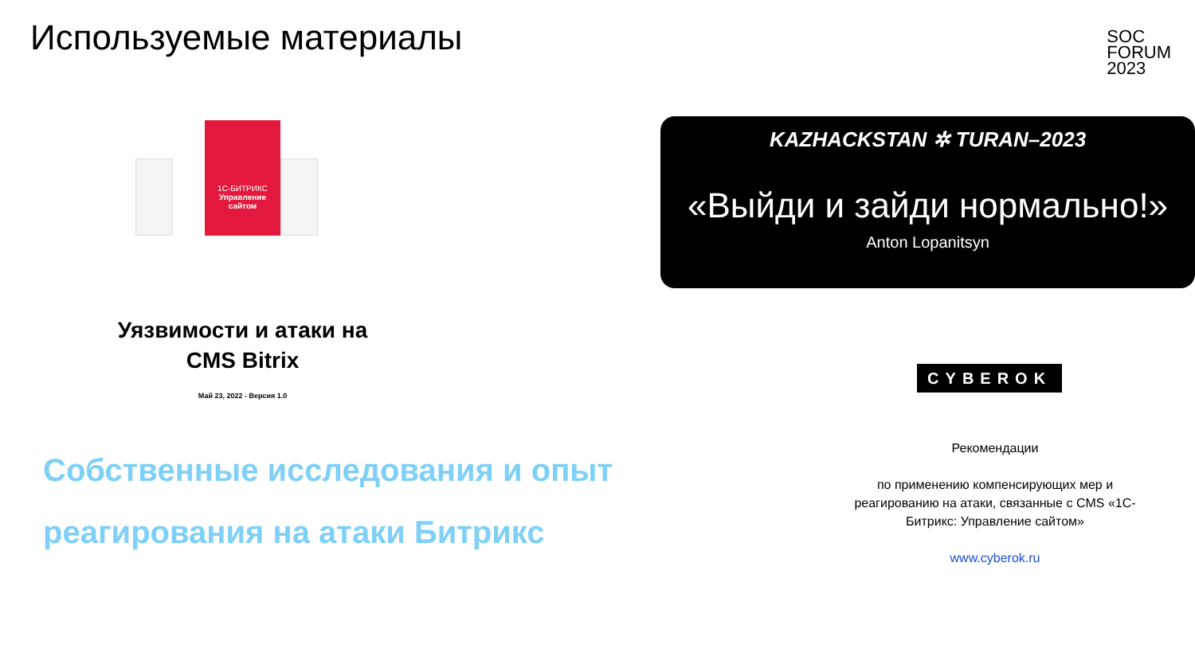Используемые материалы
SOC
FORUM
2023
1С-БИТРИКС
Управление сайтом
Уязвимости и атаки на
CMS Bitrix
Май 23, 2022 - Версия 1.0
KAZHACKSTAN ✲ TURAN–2023
«Выйди и зайди нормально!»
Anton Lopanitsyn
CYBEROK
Собственные исследования и опыт
реагирования на атаки Битрикс
Рекомендации
по применению компенсирующих мер и реагированию на атаки, связанные с CMS «1С-Битрикс: Управление сайтом»
www.cyberok.ru